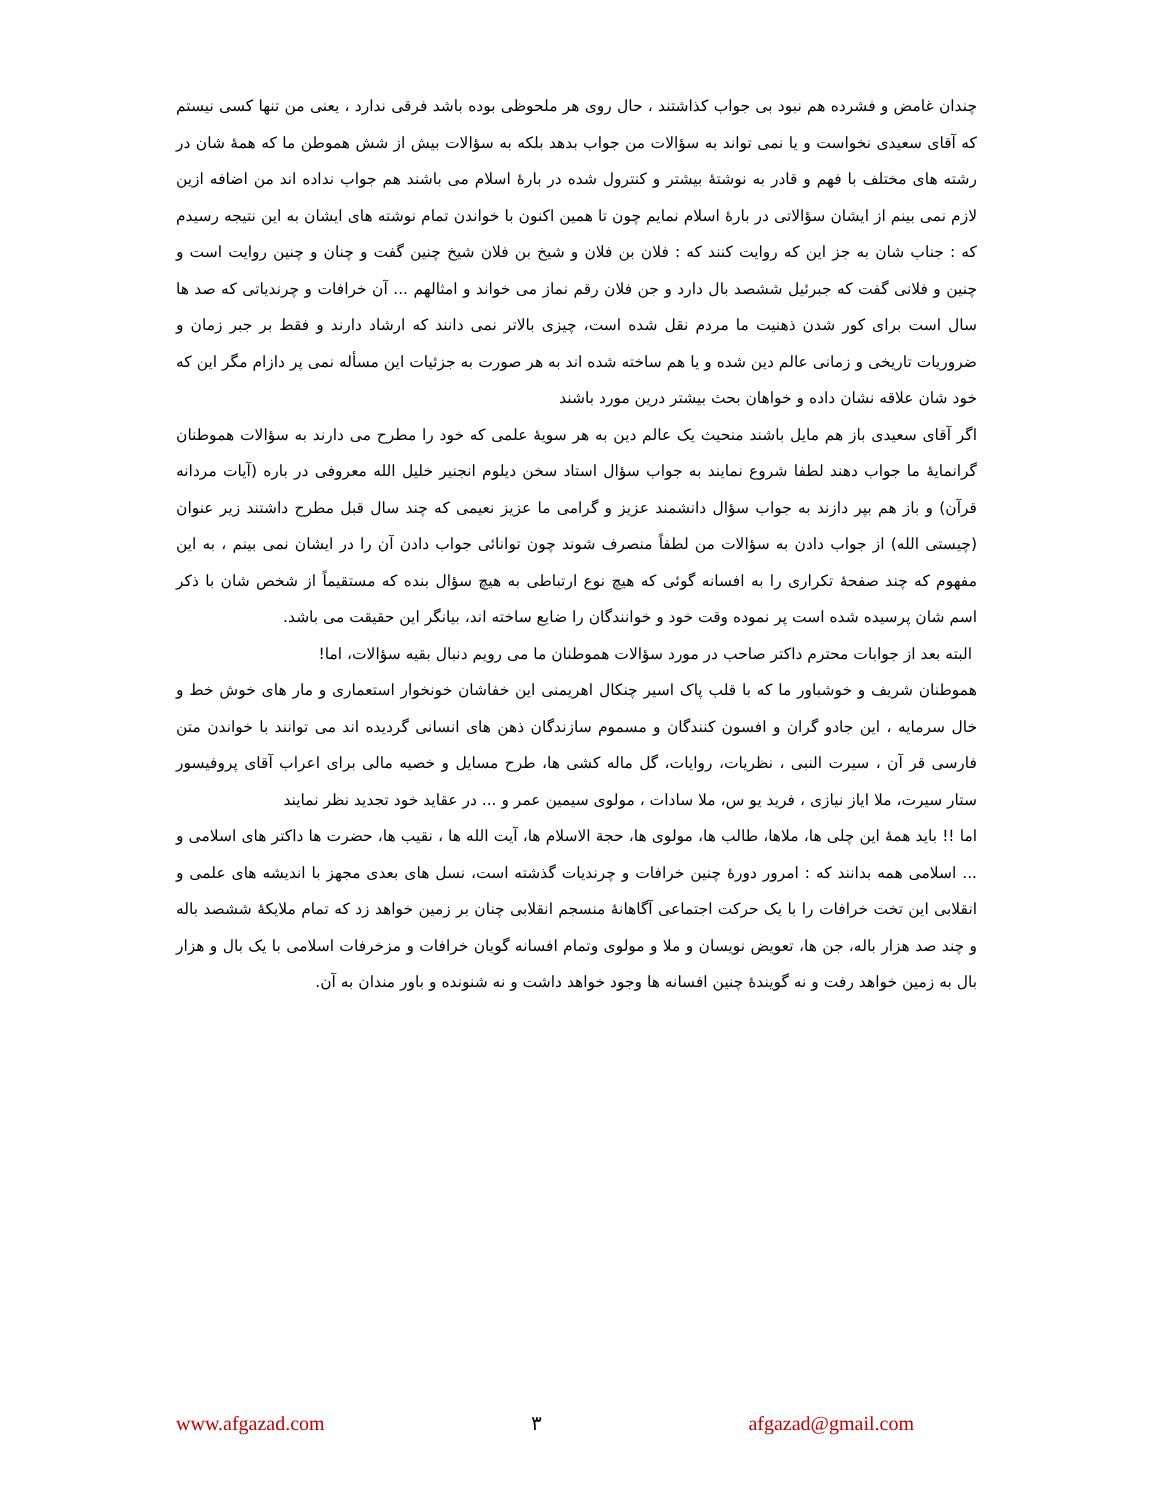چندان غامض و فشرده هم نبود بی جواب کذاشتند ، حال روی هر ملحوظی بوده باشد فرقی ندارد ، یعنی من تنها کسی نیستم که آقای سعیدی نخواست و یا نمی تواند به سؤالات من جواب بدهد بلکه به سؤالات بیش از شش هموطن ما که همهٔ شان در رشته های مختلف با فهم و قادر به نوشتهٔ بیشتر و کنترول شده در بارهٔ اسلام می باشند هم جواب نداده اند من اضافه ازین لازم نمی بینم از ایشان سؤالاتی در بارهٔ اسلام نمایم چون تا همین اکنون با خواندن تمام نوشته های ایشان به این نتیجه رسیدم که : جناب شان به جز این که روایت کنند که : فلان بن فلان و شیخ بن فلان شیخ چنین گفت و چنان و چنین روایت است و چنین و فلانی گفت که جبرئیل ششصد بال دارد و جن فلان رقم نماز می خواند و امثالهم ... آن خرافات و چرندیاتی که صد ها سال است برای کور شدن ذهنیت ما مردم نقل شده است، چیزی بالاتر نمی دانند که ارشاد دارند و فقط بر جبر زمان و ضروریات تاریخی و زمانی عالم دین شده و یا هم ساخته شده اند به هر صورت به جزئیات این مسأله نمی پر دازام مگر این که خود شان علاقه نشان داده و خواهان بحث بیشتر درین مورد باشند
اگر آقای سعیدی باز هم مایل باشند منحیث یک عالم دین به هر سویهٔ علمی که خود را مطرح می دارند به سؤالات هموطنان گرانمایهٔ ما جواب دهند لطفا شروع نمایند به جواب سؤال استاد سخن دیلوم انجنیر خلیل الله معروفی در باره (آیات مردانه قرآن) و باز هم بپر دازند به جواب سؤال دانشمند عزیز و گرامی ما عزیز نعیمی که چند سال قبل مطرح داشتند زیر عنوان (چیستی الله) از جواب دادن به سؤالات من لطفاً منصرف شوند چون توانائی جواب دادن آن را در ایشان نمی بینم ، به این مفهوم که چند صفحهٔ تکراری را به افسانه گوئی که هیچ نوع ارتباطی به هیچ سؤال بنده که مستقیماً از شخص شان با ذکر اسم شان پرسیده شده است پر نموده وقت خود و خوانندگان را ضایع ساخته اند، بیانگر این حقیقت می باشد.
البته بعد از جوابات محترم داکتر صاحب در مورد سؤالات هموطنان ما می رویم دنبال بقیه سؤالات، اما!
هموطنان شریف و خوشباور ما که با قلب پاک اسیر چنکال اهریمنی این خفاشان خونخوار استعماری و مار های خوش خط و خال سرمایه ، این جادو گران و افسون کنندگان و مسموم سازندگان ذهن های انسانی گردیده اند می توانند با خواندن متن فارسی قر آن ، سیرت النبی ، نظریات، روایات، گل ماله کشی ها، طرح مسایل و خصیه مالی برای اعراب آقای پروفیسور ستار سیرت، ملا ایاز نیازی ، فرید یو س، ملا سادات ، مولوی سیمین عمر و ... در عقاید خود تجدید نظر نمایند
اما !! باید همهٔ این چلی ها، ملاها، طالب ها، مولوی ها، حجة الاسلام ها، آیت الله ها ، نقیب ها، حضرت ها داکتر های اسلامی و ... اسلامی همه بدانند که : امرور دورهٔ چنین خرافات و چرندیات گذشته است، نسل های بعدی مجهز با اندیشه های علمی و انقلابی این تخت خرافات را با یک حرکت اجتماعی آگاهانهٔ منسجم انقلابی چنان بر زمین خواهد زد که تمام ملایکهٔ ششصد باله و چند صد هزار باله، جن ها، تعویض نویسان و ملا و مولوی وتمام افسانه گویان خرافات و مزخرفات اسلامی با یک بال و هزار بال به زمین خواهد رفت و نه گویندهٔ چنین افسانه ها وجود خواهد داشت و نه شنونده و باور مندان به آن.
www.afgazad.com ۳ afgazad@gmail.com